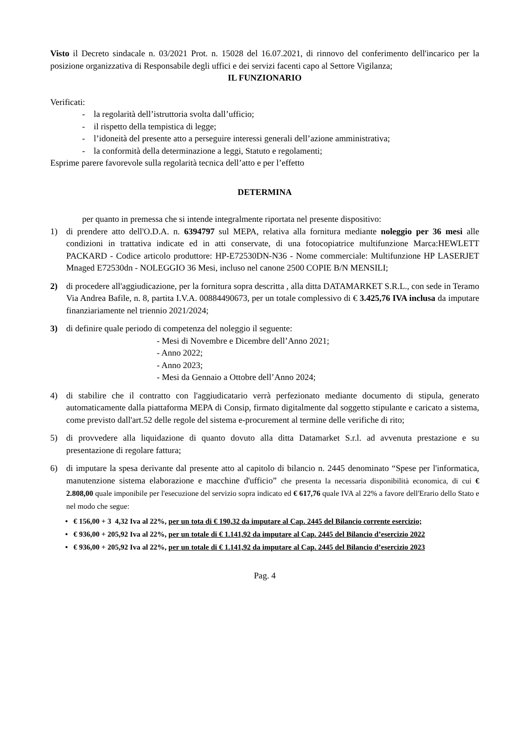Visto il Decreto sindacale n. 03/2021 Prot. n. 15028 del 16.07.2021, di rinnovo del conferimento dell'incarico per la posizione organizzativa di Responsabile degli uffici e dei servizi facenti capo al Settore Vigilanza;
IL FUNZIONARIO
Verificati:
- la regolarità dell’istruttoria svolta dall’ufficio;
- il rispetto della tempistica di legge;
- l’idoneità del presente atto a perseguire interessi generali dell’azione amministrativa;
- la conformità della determinazione a leggi, Statuto e regolamenti;
Esprime parere favorevole sulla regolarità tecnica dell’atto e per l’effetto
DETERMINA
per quanto in premessa che si intende integralmente riportata nel presente dispositivo:
1) di prendere atto dell'O.D.A. n. 6394797 sul MEPA, relativa alla fornitura mediante noleggio per 36 mesi alle condizioni in trattativa indicate ed in atti conservate, di una fotocopiatrice multifunzione Marca:HEWLETT PACKARD - Codice articolo produttore: HP-E72530DN-N36 - Nome commerciale: Multifunzione HP LASERJET Mnaged E72530dn - NOLEGGIO 36 Mesi, incluso nel canone 2500 COPIE B/N MENSILI;
2) di procedere all'aggiudicazione, per la fornitura sopra descritta , alla ditta DATAMARKET S.R.L., con sede in Teramo Via Andrea Bafile, n. 8, partita I.V.A. 00884490673, per un totale complessivo di € 3.425,76 IVA inclusa da imputare finanziariamente nel triennio 2021/2024;
3) di definire quale periodo di competenza del noleggio il seguente:
- Mesi di Novembre e Dicembre dell’Anno 2021;
- Anno 2022;
- Anno 2023;
- Mesi da Gennaio a Ottobre dell’Anno 2024;
4) di stabilire che il contratto con l'aggiudicatario verrà perfezionato mediante documento di stipula, generato automaticamente dalla piattaforma MEPA di Consip, firmato digitalmente dal soggetto stipulante e caricato a sistema, come previsto dall'art.52 delle regole del sistema e-procurement al termine delle verifiche di rito;
5) di provvedere alla liquidazione di quanto dovuto alla ditta Datamarket S.r.l. ad avvenuta prestazione e su presentazione di regolare fattura;
6) di imputare la spesa derivante dal presente atto al capitolo di bilancio n. 2445 denominato “Spese per l'informatica, manutenzione sistema elaborazione e macchine d'ufficio” che presenta la necessaria disponibilità economica, di cui € 2.808,00 quale imponibile per l'esecuzione del servizio sopra indicato ed € 617,76 quale IVA al 22% a favore dell'Erario dello Stato e nel modo che segue:
• € 156,00 + 3 4,32 Iva al 22%, per un tota di € 190,32 da imputare al Cap. 2445 del Bilancio corrente esercizio;
• € 936,00 + 205,92 Iva al 22%, per un totale di € 1.141,92 da imputare al Cap. 2445 del Bilancio d’esercizio 2022
• € 936,00 + 205,92 Iva al 22%, per un totale di € 1.141,92 da imputare al Cap. 2445 del Bilancio d’esercizio 2023
Pag. 4